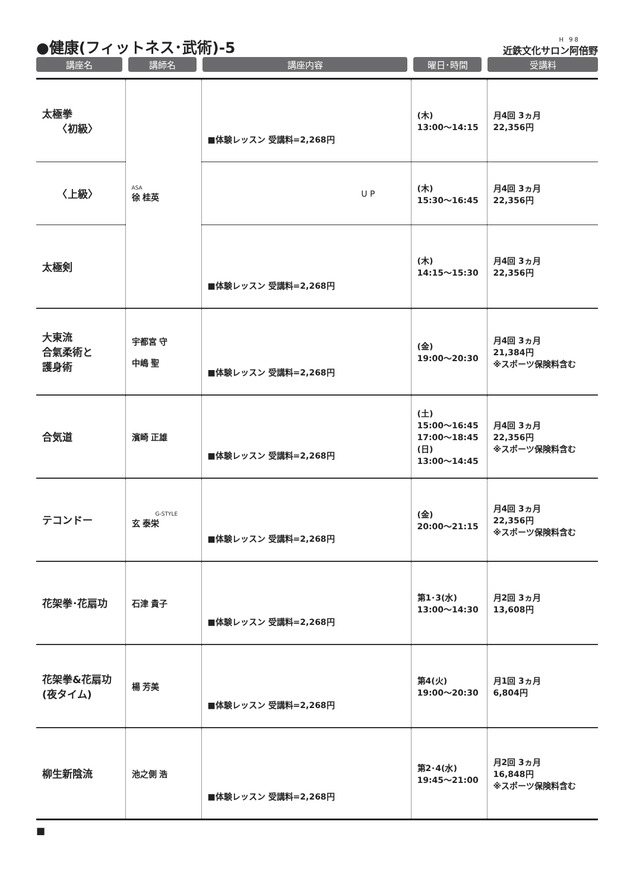●健康(フィットネス･武術)-5
H 98
近鉄文化サロン阿倍野
| 講座名 | 講師名 | 講座内容 | 曜日･時間 | 受講料 |
| 太極拳 〈初級〉 | ASA 徐 桂英 | ■体験レッスン 受講料=2,268円 | (木) 13:00〜14:15 | 月4回 3ヵ月 22,356円 |
| 〈上級〉 | | U P | (木) 15:30〜16:45 | 月4回 3ヵ月 22,356円 |
| 太極剣 | | ■体験レッスン 受講料=2,268円 | (木) 14:15〜15:30 | 月4回 3ヵ月 22,356円 |
| 大東流 合氣柔術と 護身術 | 宇都宮 守 中嶋 聖 | ■体験レッスン 受講料=2,268円 | (金) 19:00〜20:30 | 月4回 3ヵ月 21,384円 ※スポーツ保険料含む |
| 合気道 | 濱崎 正雄 | ■体験レッスン 受講料=2,268円 | (土) 15:00〜16:45 17:00〜18:45 (日) 13:00〜14:45 | 月4回 3ヵ月 22,356円 ※スポーツ保険料含む |
| テコンドー | G-STYLE 玄 泰栄 | ■体験レッスン 受講料=2,268円 | (金) 20:00〜21:15 | 月4回 3ヵ月 22,356円 ※スポーツ保険料含む |
| 花架拳･花扇功 | 石津 貴子 | ■体験レッスン 受講料=2,268円 | 第1･3(水) 13:00〜14:30 | 月2回 3ヵ月 13,608円 |
| 花架拳&花扇功 (夜タイム) | 楊 芳美 | ■体験レッスン 受講料=2,268円 | 第4(火) 19:00〜20:30 | 月1回 3ヵ月 6,804円 |
| 柳生新陰流 | 池之側 浩 | ■体験レッスン 受講料=2,268円 | 第2･4(水) 19:45〜21:00 | 月2回 3ヵ月 16,848円 ※スポーツ保険料含む |
■